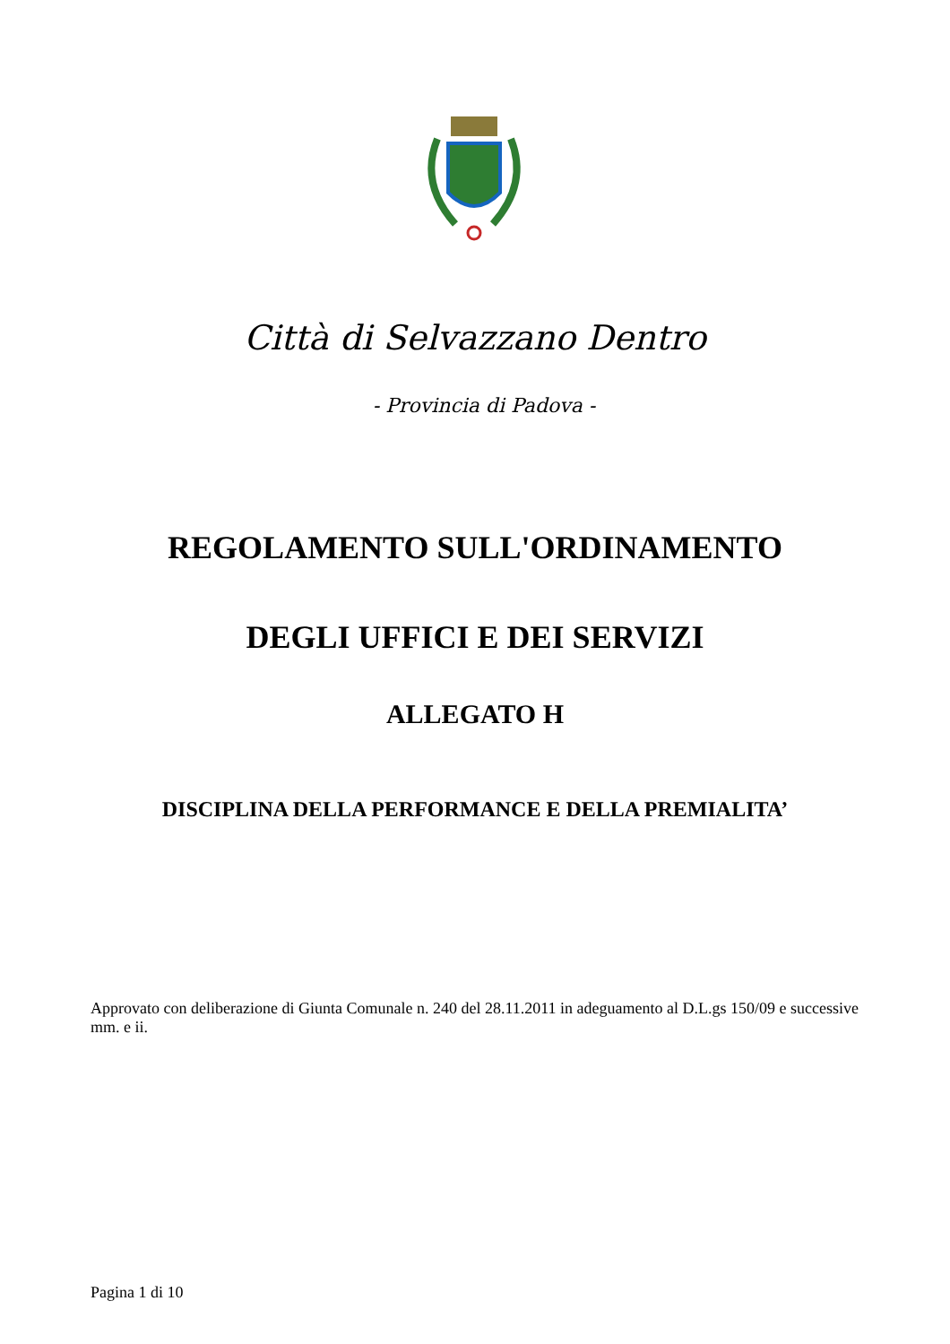Città di Selvazzano Dentro
- Provincia di Padova -
REGOLAMENTO SULL'ORDINAMENTO
DEGLI UFFICI E DEI SERVIZI
ALLEGATO H
DISCIPLINA DELLA PERFORMANCE E DELLA PREMIALITA’
Approvato con deliberazione di Giunta Comunale n. 240 del 28.11.2011 in adeguamento al D.L.gs 150/09 e successive mm. e ii.
Pagina 1 di 10